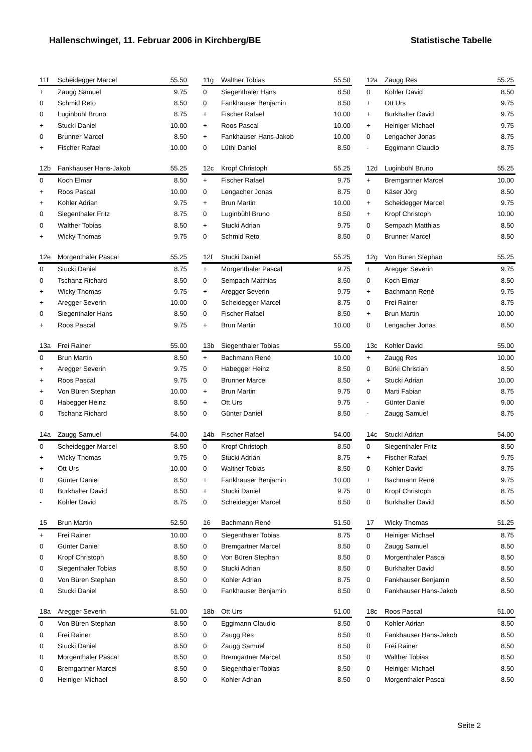Hallenschwinget, 11. Februar 2006 in Kirchberg/BE Statistische Tabelle
| 11f | Scheidegger Marcel | 55.50 |
| --- | --- | --- |
| + | Zaugg Samuel | 9.75 |
| 0 | Schmid Reto | 8.50 |
| 0 | Luginbühl Bruno | 8.75 |
| + | Stucki Daniel | 10.00 |
| 0 | Brunner Marcel | 8.50 |
| + | Fischer Rafael | 10.00 |
| 11g | Walther Tobias | 55.50 |
| --- | --- | --- |
| 0 | Siegenthaler Hans | 8.50 |
| 0 | Fankhauser Benjamin | 8.50 |
| + | Fischer Rafael | 10.00 |
| + | Roos Pascal | 10.00 |
| + | Fankhauser Hans-Jakob | 10.00 |
| 0 | Lüthi Daniel | 8.50 |
| 12a | Zaugg Res | 55.25 |
| --- | --- | --- |
| 0 | Kohler David | 8.50 |
| + | Ott Urs | 9.75 |
| + | Burkhalter David | 9.75 |
| + | Heiniger Michael | 9.75 |
| 0 | Lengacher Jonas | 8.75 |
| - | Eggimann Claudio | 8.75 |
| 12b | Fankhauser Hans-Jakob | 55.25 |
| --- | --- | --- |
| 0 | Koch Elmar | 8.50 |
| + | Roos Pascal | 10.00 |
| + | Kohler Adrian | 9.75 |
| 0 | Siegenthaler Fritz | 8.75 |
| 0 | Walther Tobias | 8.50 |
| + | Wicky Thomas | 9.75 |
| 12c | Kropf Christoph | 55.25 |
| --- | --- | --- |
| + | Fischer Rafael | 9.75 |
| 0 | Lengacher Jonas | 8.75 |
| + | Brun Martin | 10.00 |
| 0 | Luginbühl Bruno | 8.50 |
| + | Stucki Adrian | 9.75 |
| 0 | Schmid Reto | 8.50 |
| 12d | Luginbühl Bruno | 55.25 |
| --- | --- | --- |
| + | Bremgartner Marcel | 10.00 |
| 0 | Käser Jörg | 8.50 |
| + | Scheidegger Marcel | 9.75 |
| + | Kropf Christoph | 10.00 |
| 0 | Sempach Matthias | 8.50 |
| 0 | Brunner Marcel | 8.50 |
| 12e | Morgenthaler Pascal | 55.25 |
| --- | --- | --- |
| 0 | Stucki Daniel | 8.75 |
| 0 | Tschanz Richard | 8.50 |
| + | Wicky Thomas | 9.75 |
| + | Aregger Severin | 10.00 |
| 0 | Siegenthaler Hans | 8.50 |
| + | Roos Pascal | 9.75 |
| 12f | Stucki Daniel | 55.25 |
| --- | --- | --- |
| + | Morgenthaler Pascal | 9.75 |
| 0 | Sempach Matthias | 8.50 |
| + | Aregger Severin | 9.75 |
| 0 | Scheidegger Marcel | 8.75 |
| 0 | Fischer Rafael | 8.50 |
| + | Brun Martin | 10.00 |
| 12g | Von Büren Stephan | 55.25 |
| --- | --- | --- |
| + | Aregger Severin | 9.75 |
| 0 | Koch Elmar | 8.50 |
| + | Bachmann René | 9.75 |
| 0 | Frei Rainer | 8.75 |
| + | Brun Martin | 10.00 |
| 0 | Lengacher Jonas | 8.50 |
| 13a | Frei Rainer | 55.00 |
| --- | --- | --- |
| 0 | Brun Martin | 8.50 |
| + | Aregger Severin | 9.75 |
| + | Roos Pascal | 9.75 |
| + | Von Büren Stephan | 10.00 |
| 0 | Habegger Heinz | 8.50 |
| 0 | Tschanz Richard | 8.50 |
| 13b | Siegenthaler Tobias | 55.00 |
| --- | --- | --- |
| + | Bachmann René | 10.00 |
| 0 | Habegger Heinz | 8.50 |
| 0 | Brunner Marcel | 8.50 |
| + | Brun Martin | 9.75 |
| + | Ott Urs | 9.75 |
| 0 | Günter Daniel | 8.50 |
| 13c | Kohler David | 55.00 |
| --- | --- | --- |
| + | Zaugg Res | 10.00 |
| 0 | Bürki Christian | 8.50 |
| + | Stucki Adrian | 10.00 |
| 0 | Marti Fabian | 8.75 |
| - | Günter Daniel | 9.00 |
| - | Zaugg Samuel | 8.75 |
| 14a | Zaugg Samuel | 54.00 |
| --- | --- | --- |
| 0 | Scheidegger Marcel | 8.50 |
| + | Wicky Thomas | 9.75 |
| + | Ott Urs | 10.00 |
| 0 | Günter Daniel | 8.50 |
| 0 | Burkhalter David | 8.50 |
| - | Kohler David | 8.75 |
| 14b | Fischer Rafael | 54.00 |
| --- | --- | --- |
| 0 | Kropf Christoph | 8.50 |
| 0 | Stucki Adrian | 8.75 |
| 0 | Walther Tobias | 8.50 |
| + | Fankhauser Benjamin | 10.00 |
| + | Stucki Daniel | 9.75 |
| 0 | Scheidegger Marcel | 8.50 |
| 14c | Stucki Adrian | 54.00 |
| --- | --- | --- |
| 0 | Siegenthaler Fritz | 8.50 |
| + | Fischer Rafael | 9.75 |
| 0 | Kohler David | 8.75 |
| + | Bachmann René | 9.75 |
| 0 | Kropf Christoph | 8.75 |
| 0 | Burkhalter David | 8.50 |
| 15 | Brun Martin | 52.50 |
| --- | --- | --- |
| + | Frei Rainer | 10.00 |
| 0 | Günter Daniel | 8.50 |
| 0 | Kropf Christoph | 8.50 |
| 0 | Siegenthaler Tobias | 8.50 |
| 0 | Von Büren Stephan | 8.50 |
| 0 | Stucki Daniel | 8.50 |
| 16 | Bachmann René | 51.50 |
| --- | --- | --- |
| 0 | Siegenthaler Tobias | 8.75 |
| 0 | Bremgartner Marcel | 8.50 |
| 0 | Von Büren Stephan | 8.50 |
| 0 | Stucki Adrian | 8.50 |
| 0 | Kohler Adrian | 8.75 |
| 0 | Fankhauser Benjamin | 8.50 |
| 17 | Wicky Thomas | 51.25 |
| --- | --- | --- |
| 0 | Heiniger Michael | 8.75 |
| 0 | Zaugg Samuel | 8.50 |
| 0 | Morgenthaler Pascal | 8.50 |
| 0 | Burkhalter David | 8.50 |
| 0 | Fankhauser Benjamin | 8.50 |
| 0 | Fankhauser Hans-Jakob | 8.50 |
| 18a | Aregger Severin | 51.00 |
| --- | --- | --- |
| 0 | Von Büren Stephan | 8.50 |
| 0 | Frei Rainer | 8.50 |
| 0 | Stucki Daniel | 8.50 |
| 0 | Morgenthaler Pascal | 8.50 |
| 0 | Bremgartner Marcel | 8.50 |
| 0 | Heiniger Michael | 8.50 |
| 18b | Ott Urs | 51.00 |
| --- | --- | --- |
| 0 | Eggimann Claudio | 8.50 |
| 0 | Zaugg Res | 8.50 |
| 0 | Zaugg Samuel | 8.50 |
| 0 | Bremgartner Marcel | 8.50 |
| 0 | Siegenthaler Tobias | 8.50 |
| 0 | Kohler Adrian | 8.50 |
| 18c | Roos Pascal | 51.00 |
| --- | --- | --- |
| 0 | Kohler Adrian | 8.50 |
| 0 | Fankhauser Hans-Jakob | 8.50 |
| 0 | Frei Rainer | 8.50 |
| 0 | Walther Tobias | 8.50 |
| 0 | Heiniger Michael | 8.50 |
| 0 | Morgenthaler Pascal | 8.50 |
Seite 2